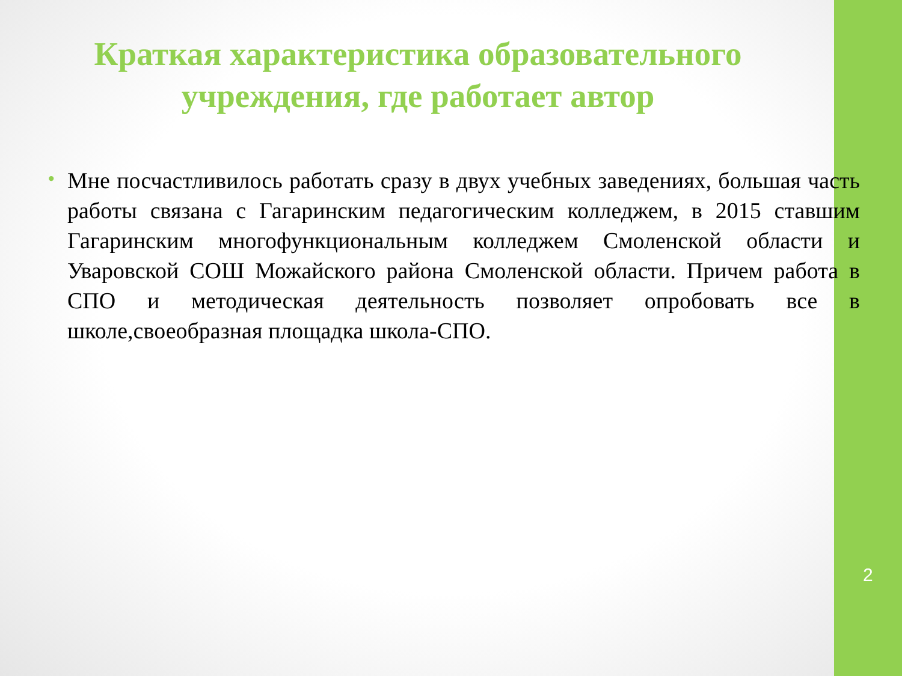Краткая характеристика образовательного учреждения, где работает автор
•
Мне посчастливилось работать сразу в двух учебных заведениях, большая часть работы связана с Гагаринским педагогическим колледжем, в 2015 ставшим Гагаринским многофункциональным колледжем Смоленской области и Уваровской СОШ Можайского района Смоленской области. Причем работа в СПО и методическая деятельность позволяет опробовать все в школе,своеобразная площадка школа-СПО.
2